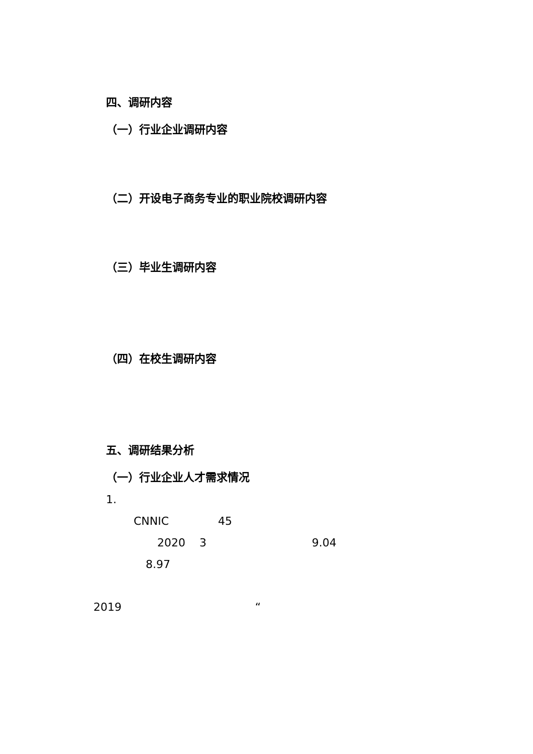四、调研内容
（一）行业企业调研内容
（二）开设电子商务专业的职业院校调研内容
（三）毕业生调研内容
（四）在校生调研内容
五、调研结果分析
（一）行业企业人才需求情况
1.
CNNIC 45
2020 3 9.04
8.97
2019 “